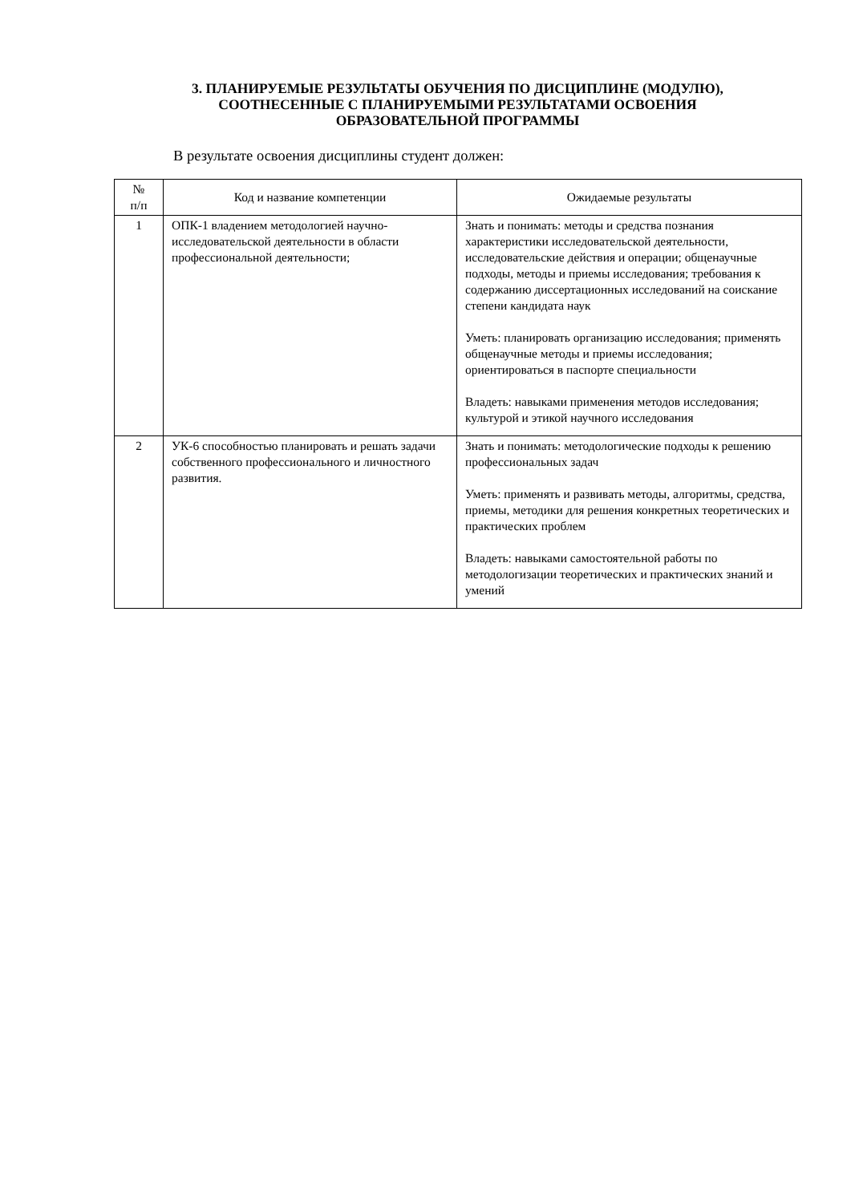3. ПЛАНИРУЕМЫЕ РЕЗУЛЬТАТЫ ОБУЧЕНИЯ ПО ДИСЦИПЛИНЕ (МОДУЛЮ),
СООТНЕСЕННЫЕ С ПЛАНИРУЕМЫМИ РЕЗУЛЬТАТАМИ ОСВОЕНИЯ
ОБРАЗОВАТЕЛЬНОЙ ПРОГРАММЫ
В результате освоения дисциплины студент должен:
| № п/п | Код и название компетенции | Ожидаемые результаты |
| --- | --- | --- |
| 1 | ОПК-1 владением методологией научно-исследовательской деятельности в области профессиональной деятельности; | Знать и понимать: методы и средства познания характеристики исследовательской деятельности, исследовательские действия и операции; общенаучные подходы, методы и приемы исследования; требования к содержанию диссертационных исследований на соискание степени кандидата наук Уметь: планировать организацию исследования; применять общенаучные методы и приемы исследования; ориентироваться в паспорте специальности Владеть: навыками применения методов исследования; культурой и этикой научного исследования |
| 2 | УК-6 способностью планировать и решать задачи собственного профессионального и личностного развития. | Знать и понимать: методологические подходы к решению профессиональных задач Уметь: применять и развивать методы, алгоритмы, средства, приемы, методики для решения конкретных теоретических и практических проблем Владеть: навыками самостоятельной работы по методологизации теоретических и практических знаний и умений |